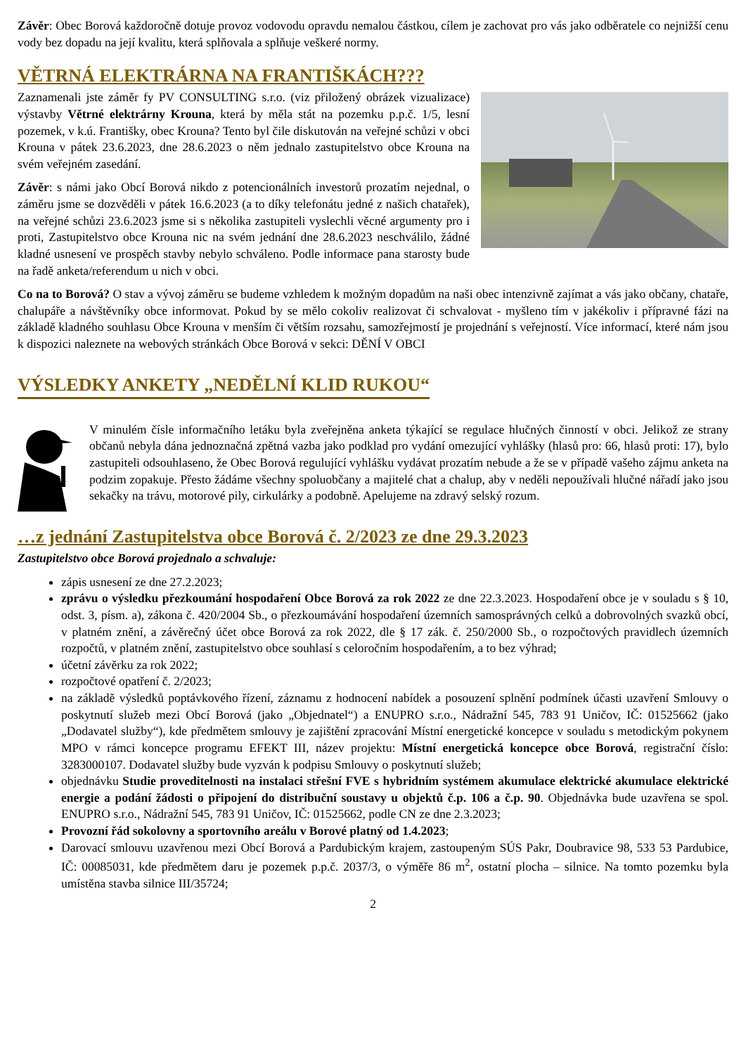Závěr: Obec Borová každoročně dotuje provoz vodovodu opravdu nemalou částkou, cílem je zachovat pro vás jako odběratele co nejnižší cenu vody bez dopadu na její kvalitu, která splňovala a splňuje veškeré normy.
VĚTRNÁ ELEKTRÁRNA NA FRANTIŠKÁCH???
Zaznamenali jste záměr fy PV CONSULTING s.r.o. (viz přiložený obrázek vizualizace) výstavby Větrné elektrárny Krouna, která by měla stát na pozemku p.p.č. 1/5, lesní pozemek, v k.ú. Františky, obec Krouna? Tento byl čile diskutován na veřejné schůzi v obci Krouna v pátek 23.6.2023, dne 28.6.2023 o něm jednalo zastupitelstvo obce Krouna na svém veřejném zasedání.
Závěr: s námi jako Obcí Borová nikdo z potencionálních investorů prozatím nejednal, o záměru jsme se dozvěděli v pátek 16.6.2023 (a to díky telefonátu jedné z našich chatařek), na veřejné schůzi 23.6.2023 jsme si s několika zastupiteli vyslechli věcné argumenty pro i proti, Zastupitelstvo obce Krouna nic na svém jednání dne 28.6.2023 neschválilo, žádné kladné usnesení ve prospěch stavby nebylo schváleno. Podle informace pana starosty bude na řadě anketa/referendum u nich v obci.
Co na to Borová? O stav a vývoj záměru se budeme vzhledem k možným dopadům na naši obec intenzivně zajímat a vás jako občany, chataře, chalupáře a návštěvníky obce informovat. Pokud by se mělo cokoliv realizovat či schvalovat - myšleno tím v jakékoliv i přípravné fázi na základě kladného souhlasu Obce Krouna v menším či větším rozsahu, samozřejmostí je projednání s veřejností. Více informací, které nám jsou k dispozici naleznete na webových stránkách Obce Borová v sekci: DĚNÍ V OBCI
VÝSLEDKY ANKETY „NEDĚLNÍ KLID RUKOU“
V minulém čísle informačního letáku byla zveřejněna anketa týkající se regulace hlučných činností v obci. Jelikož ze strany občanů nebyla dána jednoznačná zpětná vazba jako podklad pro vydání omezující vyhlášky (hlasů pro: 66, hlasů proti: 17), bylo zastupiteli odsouhlaseno, že Obec Borová regulující vyhlášku vydávat prozatím nebude a že se v případě vašeho zájmu anketa na podzim zopakuje. Přesto žádáme všechny spoluobčany a majitelé chat a chalup, aby v neděli nepoužívali hlučné nářadí jako jsou sekačky na trávu, motorové pily, cirkulárky a podobně. Apelujeme na zdravý selský rozum.
…z jednání Zastupitelstva obce Borová č. 2/2023 ze dne 29.3.2023
Zastupitelstvo obce Borová projednalo a schvaluje:
zápis usnesení ze dne 27.2.2023;
zprávu o výsledku přezkoumání hospodaření Obce Borová za rok 2022 ze dne 22.3.2023. Hospodaření obce je v souladu s § 10, odst. 3, písm. a), zákona č. 420/2004 Sb., o přezkoumávání hospodaření územních samosprávných celků a dobrovolných svazků obcí, v platném znění, a závěrečný účet obce Borová za rok 2022, dle § 17 zák. č. 250/2000 Sb., o rozpočtových pravidlech územních rozpočtů, v platném znění, zastupitelstvo obce souhlasí s celoročním hospodařením, a to bez výhrad;
účetní závěrku za rok 2022;
rozpočtové opatření č. 2/2023;
na základě výsledků poptávkového řízení, záznamu z hodnocení nabídek a posouzení splnění podmínek účasti uzavření Smlouvy o poskytnutí služeb mezi Obcí Borová (jako „Objednatel“) a ENUPRO s.r.o., Nádražní 545, 783 91 Uničov, IČ: 01525662 (jako „Dodavatel služby“), kde předmětem smlouvy je zajištění zpracování Místní energetické koncepce v souladu s metodickým pokynem MPO v rámci koncepce programu EFEKT III, název projektu: Místní energetická koncepce obce Borová, registrační číslo: 3283000107. Dodavatel služby bude vyzván k podpisu Smlouvy o poskytnutí služeb;
objednávku Studie proveditelnosti na instalaci střešní FVE s hybridním systémem akumulace elektrické akumulace elektrické energie a podání žádosti o připojení do distribuční soustavy u objektů č.p. 106 a č.p. 90. Objednávka bude uzavřena se spol. ENUPRO s.r.o., Nádražní 545, 783 91 Uničov, IČ: 01525662, podle CN ze dne 2.3.2023;
Provozní řád sokolovny a sportovního areálu v Borové platný od 1.4.2023;
Darovací smlouvu uzavřenou mezi Obcí Borová a Pardubickým krajem, zastoupeným SÚS Pakr, Doubravice 98, 533 53 Pardubice, IČ: 00085031, kde předmětem daru je pozemek p.p.č. 2037/3, o výměře 86 m<sup>2</sup>, ostatní plocha – silnice. Na tomto pozemku byla umístěna stavba silnice III/35724;
2